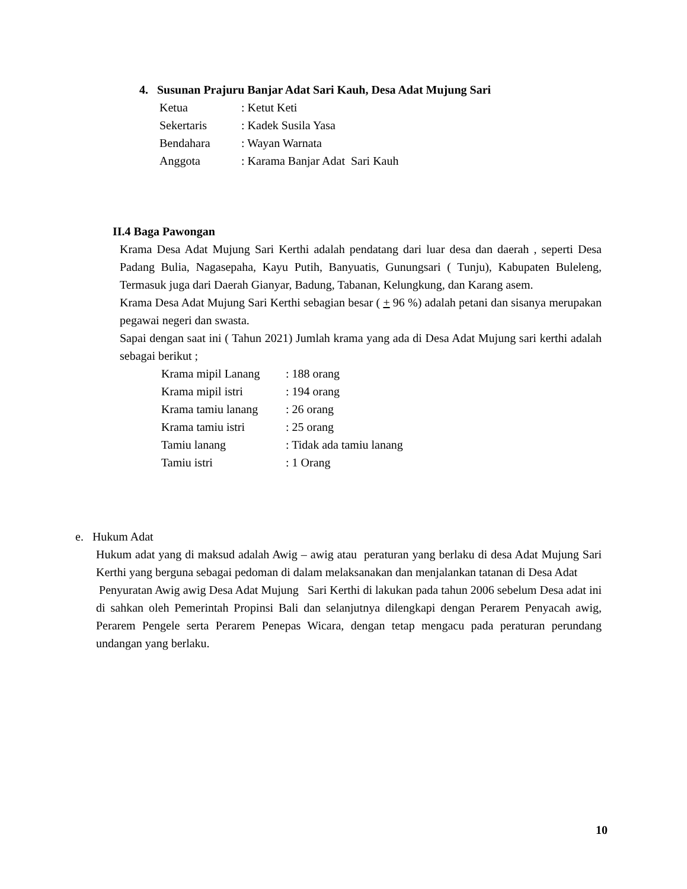4. Susunan Prajuru Banjar Adat Sari Kauh, Desa Adat Mujung Sari
| Ketua | : Ketut Keti |
| Sekertaris | : Kadek Susila Yasa |
| Bendahara | : Wayan Warnata |
| Anggota | : Karama Banjar Adat Sari Kauh |
II.4 Baga Pawongan
Krama Desa Adat Mujung Sari Kerthi adalah pendatang dari luar desa dan daerah , seperti Desa Padang Bulia, Nagasepaha, Kayu Putih, Banyuatis, Gunungsari ( Tunju), Kabupaten Buleleng, Termasuk juga dari Daerah Gianyar, Badung, Tabanan, Kelungkung, dan Karang asem.
Krama Desa Adat Mujung Sari Kerthi sebagian besar ( + 96 %) adalah petani dan sisanya merupakan pegawai negeri dan swasta.
Sapai dengan saat ini ( Tahun 2021) Jumlah krama yang ada di Desa Adat Mujung sari kerthi adalah sebagai berikut ;
| Krama mipil Lanang | : 188 orang |
| Krama mipil istri | : 194 orang |
| Krama tamiu lanang | : 26 orang |
| Krama tamiu istri | : 25 orang |
| Tamiu lanang | : Tidak ada tamiu lanang |
| Tamiu istri | : 1 Orang |
e. Hukum Adat
Hukum adat yang di maksud adalah Awig – awig atau peraturan yang berlaku di desa Adat Mujung Sari Kerthi yang berguna sebagai pedoman di dalam melaksanakan dan menjalankan tatanan di Desa Adat
Penyuratan Awig awig Desa Adat Mujung Sari Kerthi di lakukan pada tahun 2006 sebelum Desa adat ini di sahkan oleh Pemerintah Propinsi Bali dan selanjutnya dilengkapi dengan Perarem Penyacah awig, Perarem Pengele serta Perarem Penepas Wicara, dengan tetap mengacu pada peraturan perundang undangan yang berlaku.
10